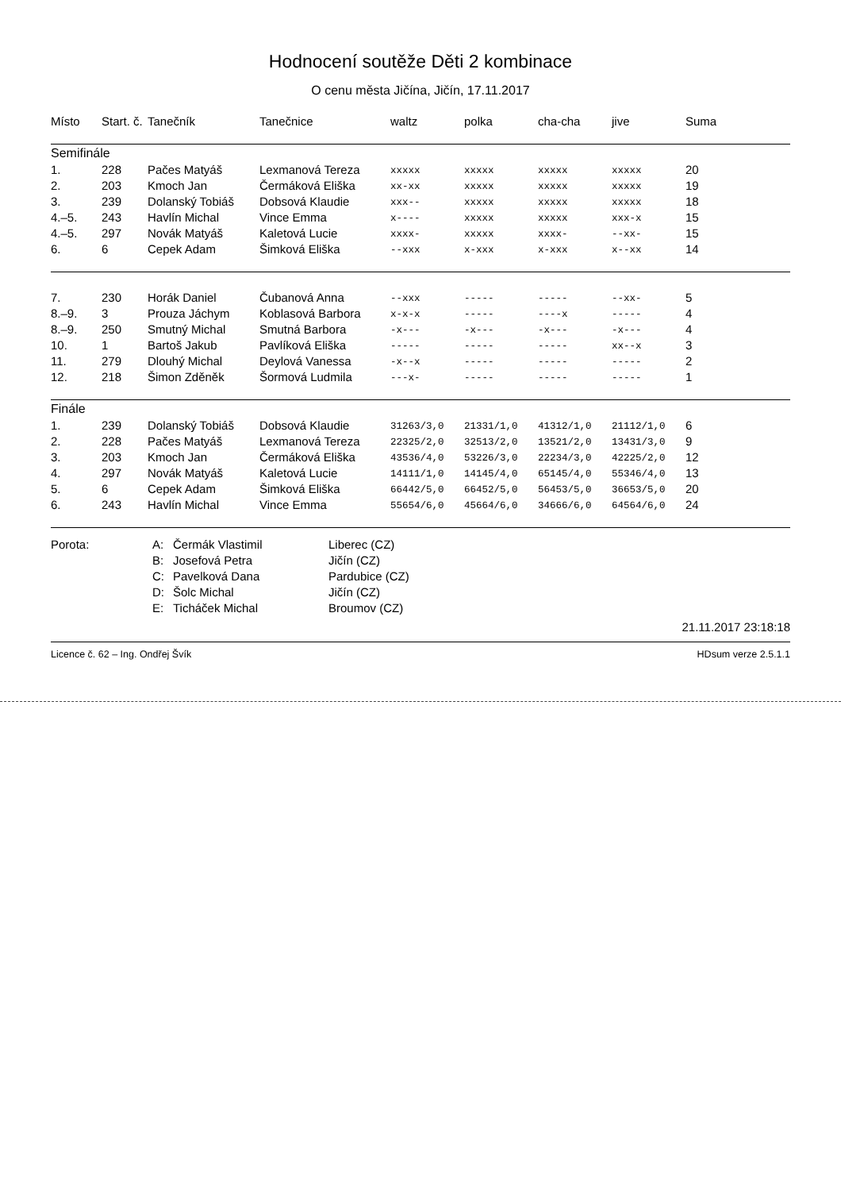Hodnocení soutěže Děti 2 kombinace
O cenu města Jičína, Jičín, 17.11.2017
| Místo | Start. č. | Tanečník | Tanečnice | waltz | polka | cha-cha | jive | Suma |
| --- | --- | --- | --- | --- | --- | --- | --- | --- |
| Semifinále | | | | | | | | |
| 1. | 228 | Pačes Matyáš | Lexmanová Tereza | xxxxx | xxxxx | xxxxx | xxxxx | 20 |
| 2. | 203 | Kmoch Jan | Čermáková Eliška | xx-xx | xxxxx | xxxxx | xxxxx | 19 |
| 3. | 239 | Dolanský Tobiáš | Dobsová Klaudie | xxx-- | xxxxx | xxxxx | xxxxx | 18 |
| 4.–5. | 243 | Havlín Michal | Vince Emma | x---- | xxxxx | xxxxx | xxx-x | 15 |
| 4.–5. | 297 | Novák Matyáš | Kaletová Lucie | xxxx- | xxxxx | xxxx- | --xx- | 15 |
| 6. | 6 | Cepek Adam | Šimková Eliška | --xxx | x-xxx | x-xxx | x--xx | 14 |
| 7. | 230 | Horák Daniel | Čubanová Anna | --xxx | ----- | ----- | --xx- | 5 |
| 8.–9. | 3 | Prouza Jáchym | Koblasová Barbora | x-x-x | ----- | ----x | ----- | 4 |
| 8.–9. | 250 | Smutný Michal | Smutná Barbora | -x--- | -x--- | -x--- | -x--- | 4 |
| 10. | 1 | Bartoš Jakub | Pavlíková Eliška | ----- | ----- | ----- | xx--x | 3 |
| 11. | 279 | Dlouhý Michal | Deylová Vanessa | -x--x | ----- | ----- | ----- | 2 |
| 12. | 218 | Šimon Zděněk | Šormová Ludmila | ---x- | ----- | ----- | ----- | 1 |
| Finále | | | | | | | | |
| 1. | 239 | Dolanský Tobiáš | Dobsová Klaudie | 31263/3,0 | 21331/1,0 | 41312/1,0 | 21112/1,0 | 6 |
| 2. | 228 | Pačes Matyáš | Lexmanová Tereza | 22325/2,0 | 32513/2,0 | 13521/2,0 | 13431/3,0 | 9 |
| 3. | 203 | Kmoch Jan | Čermáková Eliška | 43536/4,0 | 53226/3,0 | 22234/3,0 | 42225/2,0 | 12 |
| 4. | 297 | Novák Matyáš | Kaletová Lucie | 14111/1,0 | 14145/4,0 | 65145/4,0 | 55346/4,0 | 13 |
| 5. | 6 | Cepek Adam | Šimková Eliška | 66442/5,0 | 66452/5,0 | 56453/5,0 | 36653/5,0 | 20 |
| 6. | 243 | Havlín Michal | Vince Emma | 55654/6,0 | 45664/6,0 | 34666/6,0 | 64564/6,0 | 24 |
| Porota: | A: | Čermák Vlastimil | Liberec (CZ) |
| | B: | Josefová Petra | Jičín (CZ) |
| | C: | Pavelková Dana | Pardubice (CZ) |
| | D: | Šolc Michal | Jičín (CZ) |
| | E: | Ticháček Michal | Broumov (CZ) |
21.11.2017 23:18:18
Licence č. 62 – Ing. Ondřej Švík HDsum verze 2.5.1.1